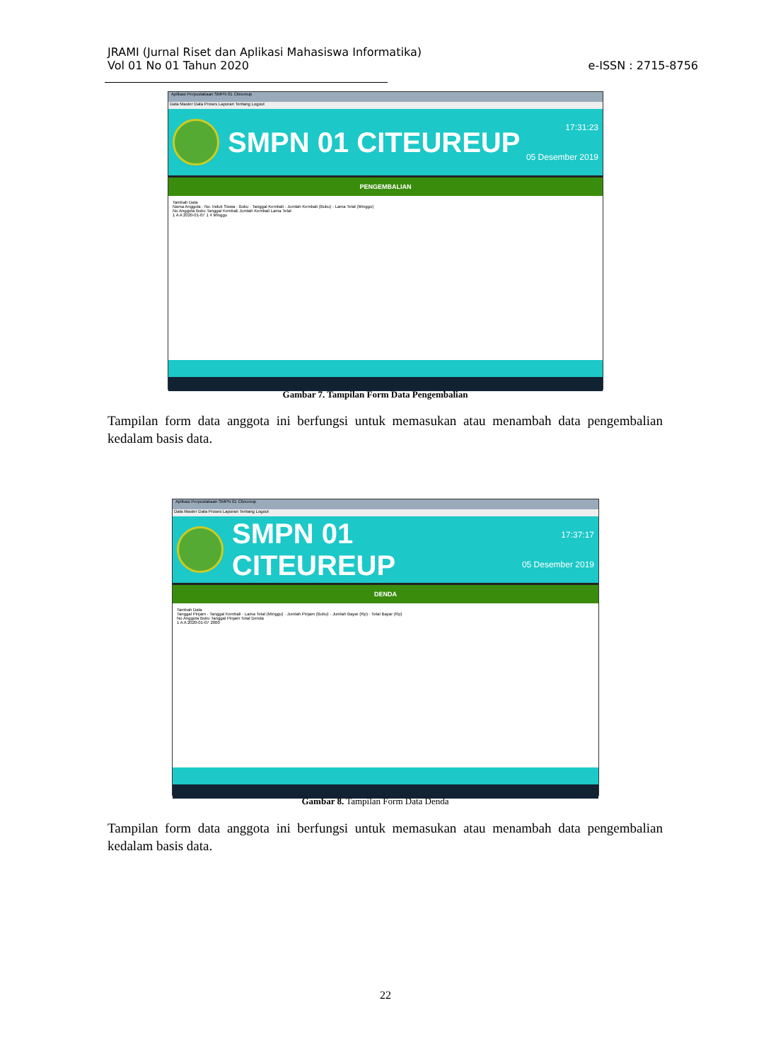JRAMI (Jurnal Riset dan Aplikasi Mahasiswa Informatika)
Vol 01 No 01 Tahun 2020
e-ISSN : 2715-8756
Aplikasi Perpustakaan SMPN 01 Citeureup
Data Master Data Proses Laporan Tentang Logout
SMPN 01 CITEUREUP
17:31:23
05 Desember 2019
PENGEMBALIAN
Tambah Data
Nama Anggota · No. Induk Siswa · Buku · Tanggal Kembali · Jumlah Kembali (Buku) · Lama Telat (Minggu)
No Anggota Buku Tanggal Kembali Jumlah Kembali Lama Telat
1 A A 2020-01-07 1 4 Minggu
Gambar 7. Tampilan Form Data Pengembalian
Tampilan form data anggota ini berfungsi untuk memasukan atau menambah data pengembalian kedalam basis data.
Aplikasi Perpustakaan SMPN 01 Citeureup
Data Master Data Proses Laporan Tentang Logout
SMPN 01 CITEUREUP
17:37:17
05 Desember 2019
DENDA
Tambah Data
Tanggal Pinjam · Tanggal Kembali · Lama Telat (Minggu) · Jumlah Pinjam (Buku) · Jumlah Bayar (Rp) · Total Bayar (Rp)
No Anggota Buku Tanggal Pinjam Total Denda
1 A A 2020-01-07 2000
Gambar 8. Tampilan Form Data Denda
Tampilan form data anggota ini berfungsi untuk memasukan atau menambah data pengembalian kedalam basis data.
22